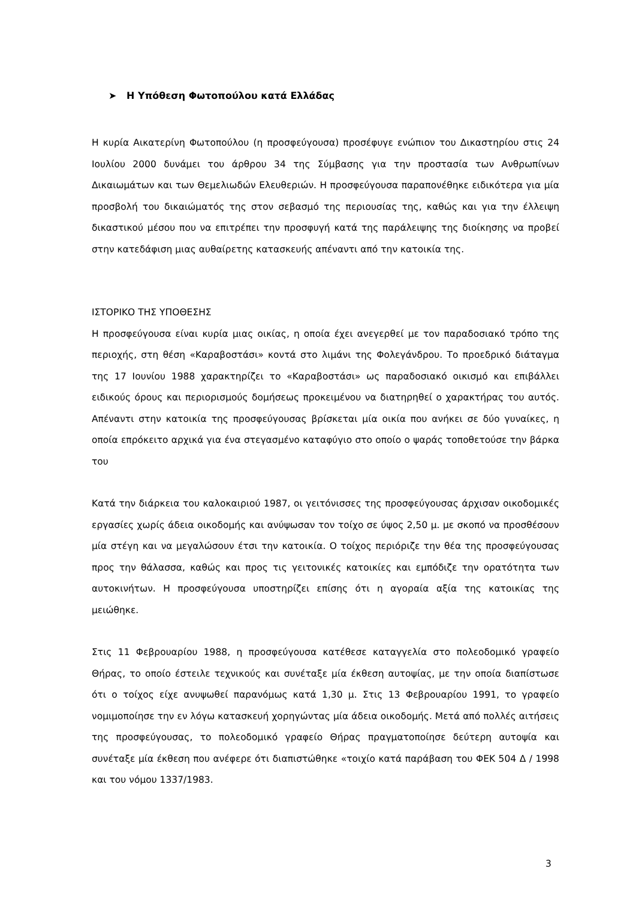➤ Η Υπόθεση Φωτοπούλου κατά Ελλάδας
Η κυρία Αικατερίνη Φωτοπούλου (η προσφεύγουσα) προσέφυγε ενώπιον του Δικαστηρίου στις 24 Ιουλίου 2000 δυνάμει του άρθρου 34 της Σύμβασης για την προστασία των Ανθρωπίνων Δικαιωμάτων και των Θεμελιωδών Ελευθεριών. Η προσφεύγουσα παραπονέθηκε ειδικότερα για μία προσβολή του δικαιώματός της στον σεβασμό της περιουσίας της, καθώς και για την έλλειψη δικαστικού μέσου που να επιτρέπει την προσφυγή κατά της παράλειψης της διοίκησης να προβεί στην κατεδάφιση μιας αυθαίρετης κατασκευής απέναντι από την κατοικία της.
ΙΣΤΟΡΙΚΟ ΤΗΣ ΥΠΟΘΕΣΗΣ
Η προσφεύγουσα είναι κυρία μιας οικίας, η οποία έχει ανεγερθεί με τον παραδοσιακό τρόπο της περιοχής, στη θέση «Καραβοστάσι» κοντά στο λιμάνι της Φολεγάνδρου. Το προεδρικό διάταγμα της 17 Ιουνίου 1988 χαρακτηρίζει το «Καραβοστάσι» ως παραδοσιακό οικισμό και επιβάλλει ειδικούς όρους και περιορισμούς δομήσεως προκειμένου να διατηρηθεί ο χαρακτήρας του αυτός. Απέναντι στην κατοικία της προσφεύγουσας βρίσκεται μία οικία που ανήκει σε δύο γυναίκες, η οποία επρόκειτο αρχικά για ένα στεγασμένο καταφύγιο στο οποίο ο ψαράς τοποθετούσε την βάρκα του
Κατά την διάρκεια του καλοκαιριού 1987, οι γειτόνισσες της προσφεύγουσας άρχισαν οικοδομικές εργασίες χωρίς άδεια οικοδομής και ανύψωσαν τον τοίχο σε ύψος 2,50 μ. με σκοπό να προσθέσουν μία στέγη και να μεγαλώσουν έτσι την κατοικία. Ο τοίχος περιόριζε την θέα της προσφεύγουσας προς την θάλασσα, καθώς και προς τις γειτονικές κατοικίες και εμπόδιζε την ορατότητα των αυτοκινήτων. Η προσφεύγουσα υποστηρίζει επίσης ότι η αγοραία αξία της κατοικίας της μειώθηκε.
Στις 11 Φεβρουαρίου 1988, η προσφεύγουσα κατέθεσε καταγγελία στο πολεοδομικό γραφείο Θήρας, το οποίο έστειλε τεχνικούς και συνέταξε μία έκθεση αυτοψίας, με την οποία διαπίστωσε ότι ο τοίχος είχε ανυψωθεί παρανόμως κατά 1,30 μ. Στις 13 Φεβρουαρίου 1991, το γραφείο νομιμοποίησε την εν λόγω κατασκευή χορηγώντας μία άδεια οικοδομής. Μετά από πολλές αιτήσεις της προσφεύγουσας, το πολεοδομικό γραφείο Θήρας πραγματοποίησε δεύτερη αυτοψία και συνέταξε μία έκθεση που ανέφερε ότι διαπιστώθηκε «τοιχίο κατά παράβαση του ΦΕΚ 504 Δ / 1998 και του νόμου 1337/1983.
3